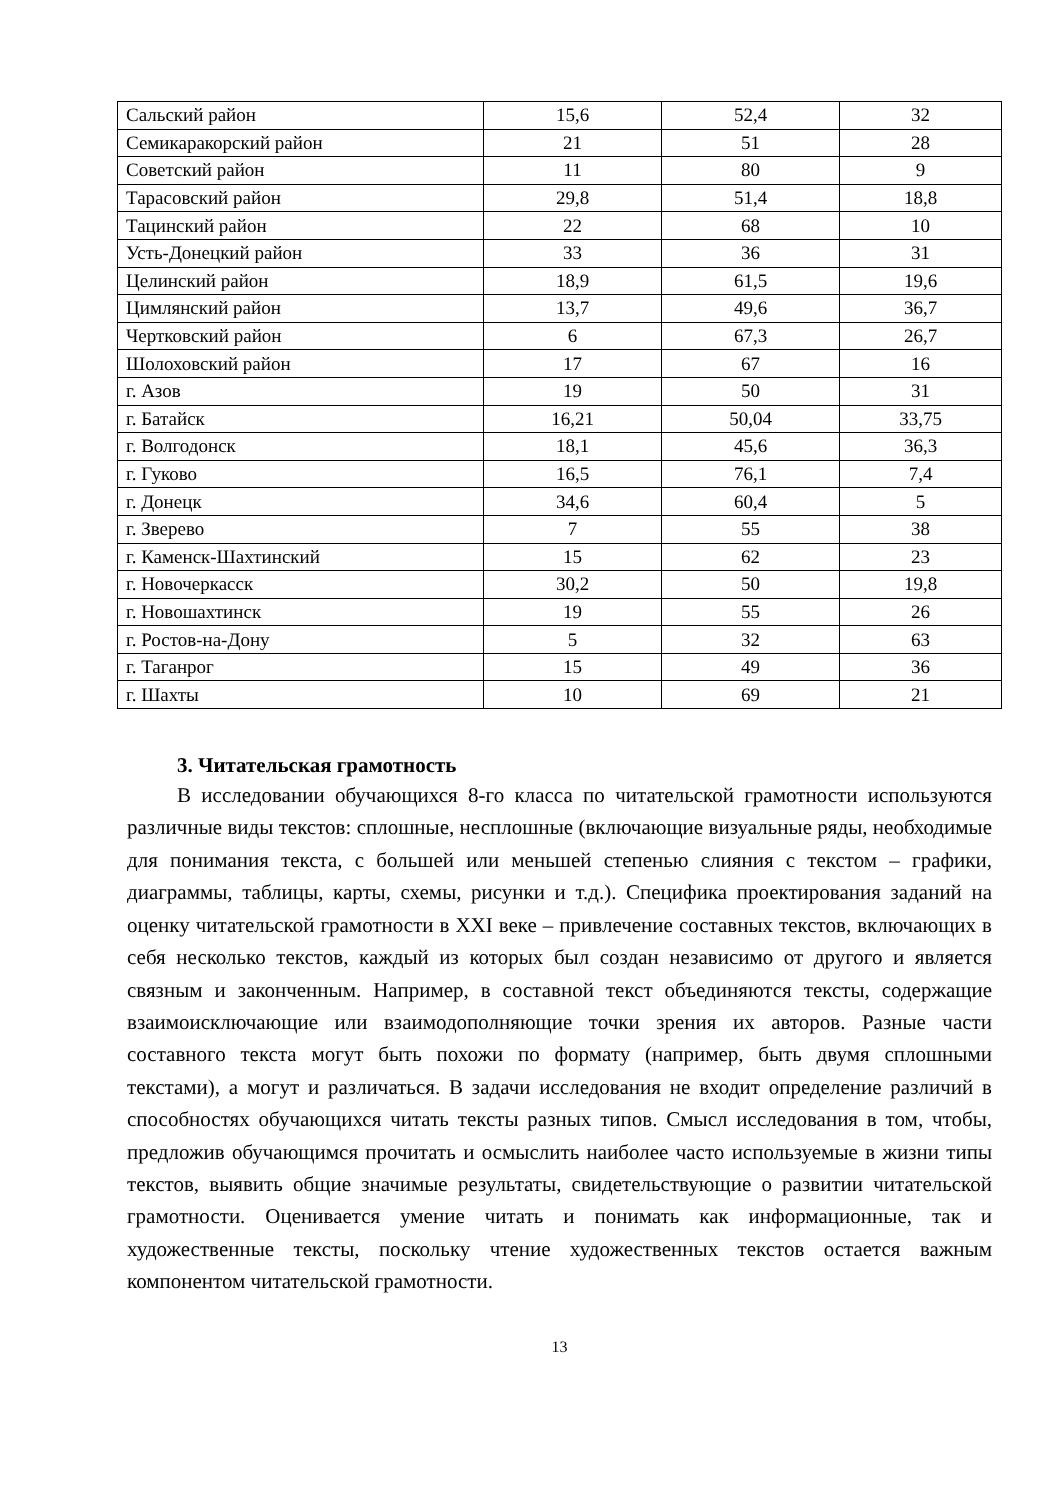| Сальский район | 15,6 | 52,4 | 32 |
| Семикаракорский район | 21 | 51 | 28 |
| Советский район | 11 | 80 | 9 |
| Тарасовский район | 29,8 | 51,4 | 18,8 |
| Тацинский район | 22 | 68 | 10 |
| Усть-Донецкий район | 33 | 36 | 31 |
| Целинский район | 18,9 | 61,5 | 19,6 |
| Цимлянский район | 13,7 | 49,6 | 36,7 |
| Чертковский район | 6 | 67,3 | 26,7 |
| Шолоховский район | 17 | 67 | 16 |
| г. Азов | 19 | 50 | 31 |
| г. Батайск | 16,21 | 50,04 | 33,75 |
| г. Волгодонск | 18,1 | 45,6 | 36,3 |
| г. Гуково | 16,5 | 76,1 | 7,4 |
| г. Донецк | 34,6 | 60,4 | 5 |
| г. Зверево | 7 | 55 | 38 |
| г. Каменск-Шахтинский | 15 | 62 | 23 |
| г. Новочеркасск | 30,2 | 50 | 19,8 |
| г. Новошахтинск | 19 | 55 | 26 |
| г. Ростов-на-Дону | 5 | 32 | 63 |
| г. Таганрог | 15 | 49 | 36 |
| г. Шахты | 10 | 69 | 21 |
3. Читательская грамотность
В исследовании обучающихся 8-го класса по читательской грамотности используются различные виды текстов: сплошные, несплошные (включающие визуальные ряды, необходимые для понимания текста, с большей или меньшей степенью слияния с текстом – графики, диаграммы, таблицы, карты, схемы, рисунки и т.д.). Специфика проектирования заданий на оценку читательской грамотности в XXI веке – привлечение составных текстов, включающих в себя несколько текстов, каждый из которых был создан независимо от другого и является связным и законченным. Например, в составной текст объединяются тексты, содержащие взаимоисключающие или взаимодополняющие точки зрения их авторов. Разные части составного текста могут быть похожи по формату (например, быть двумя сплошными текстами), а могут и различаться. В задачи исследования не входит определение различий в способностях обучающихся читать тексты разных типов. Смысл исследования в том, чтобы, предложив обучающимся прочитать и осмыслить наиболее часто используемые в жизни типы текстов, выявить общие значимые результаты, свидетельствующие о развитии читательской грамотности. Оценивается умение читать и понимать как информационные, так и художественные тексты, поскольку чтение художественных текстов остается важным компонентом читательской грамотности.
13